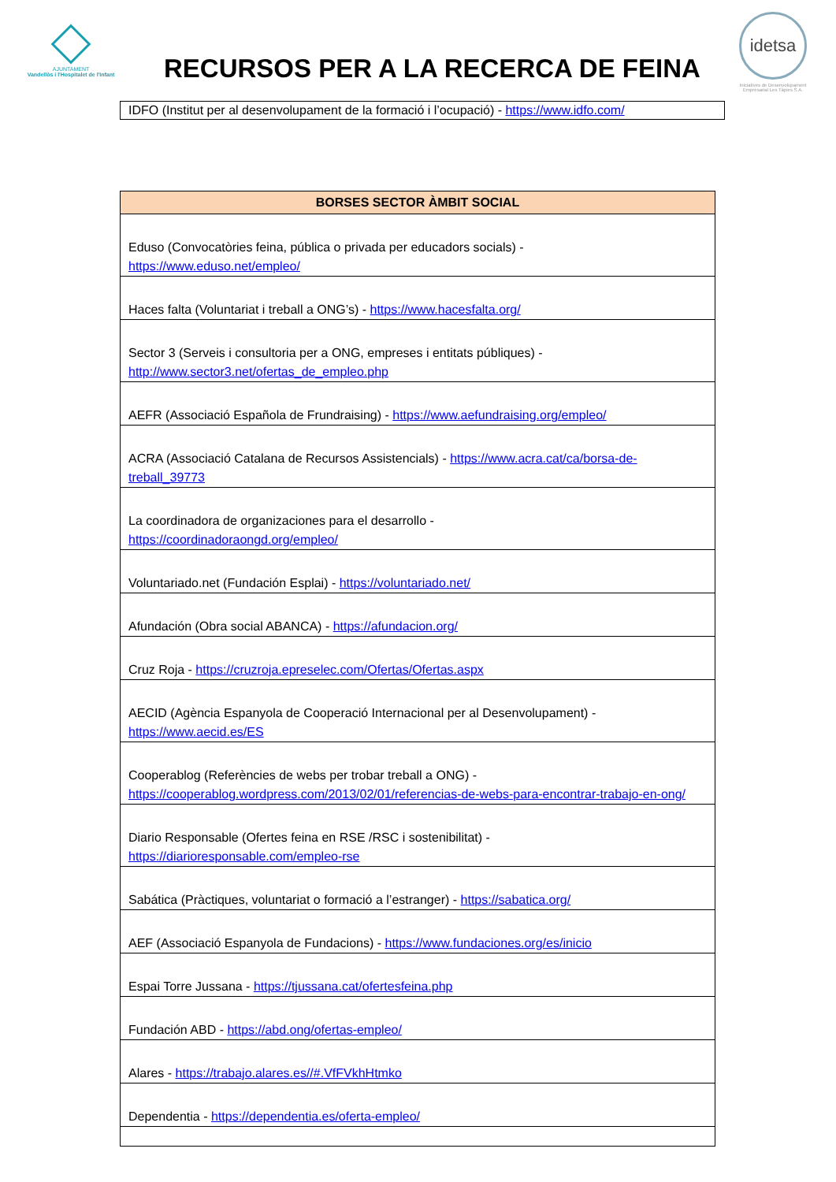AJUNTAMENT
Vandellòs i l'Hospitalet de l'Infant
RECURSOS PER A LA RECERCA DE FEINA
idetsa
Iniciatives de Desenvolupament Empresarial Les Tàpies S.A.
IDFO (Institut per al desenvolupament de la formació i l’ocupació) - https://www.idfo.com/
| BORSES SECTOR ÀMBIT SOCIAL |
| --- |
| Eduso (Convocatòries feina, pública o privada per educadors socials) - https://www.eduso.net/empleo/ |
| Haces falta (Voluntariat i treball a ONG’s) - https://www.hacesfalta.org/ |
| Sector 3 (Serveis i consultoria per a ONG, empreses i entitats públiques) - http://www.sector3.net/ofertas_de_empleo.php |
| AEFR (Associació Española de Frundraising) - https://www.aefundraising.org/empleo/ |
| ACRA (Associació Catalana de Recursos Assistencials) - https://www.acra.cat/ca/borsa-de-treball_39773 |
| La coordinadora de organizaciones para el desarrollo - https://coordinadoraongd.org/empleo/ |
| Voluntariado.net (Fundación Esplai) - https://voluntariado.net/ |
| Afundación (Obra social ABANCA) - https://afundacion.org/ |
| Cruz Roja - https://cruzroja.epreselec.com/Ofertas/Ofertas.aspx |
| AECID (Agència Espanyola de Cooperació Internacional per al Desenvolupament) - https://www.aecid.es/ES |
| Cooperablog (Referències de webs per trobar treball a ONG) - https://cooperablog.wordpress.com/2013/02/01/referencias-de-webs-para-encontrar-trabajo-en-ong/ |
| Diario Responsable (Ofertes feina en RSE /RSC i sostenibilitat) - https://diarioresponsable.com/empleo-rse |
| Sabática (Pràctiques, voluntariat o formació a l’estranger) - https://sabatica.org/ |
| AEF (Associació Espanyola de Fundacions) - https://www.fundaciones.org/es/inicio |
| Espai Torre Jussana - https://tjussana.cat/ofertesfeina.php |
| Fundación ABD - https://abd.ong/ofertas-empleo/ |
| Alares - https://trabajo.alares.es//#.VfFVkhHtmko |
| Dependentia - https://dependentia.es/oferta-empleo/ |